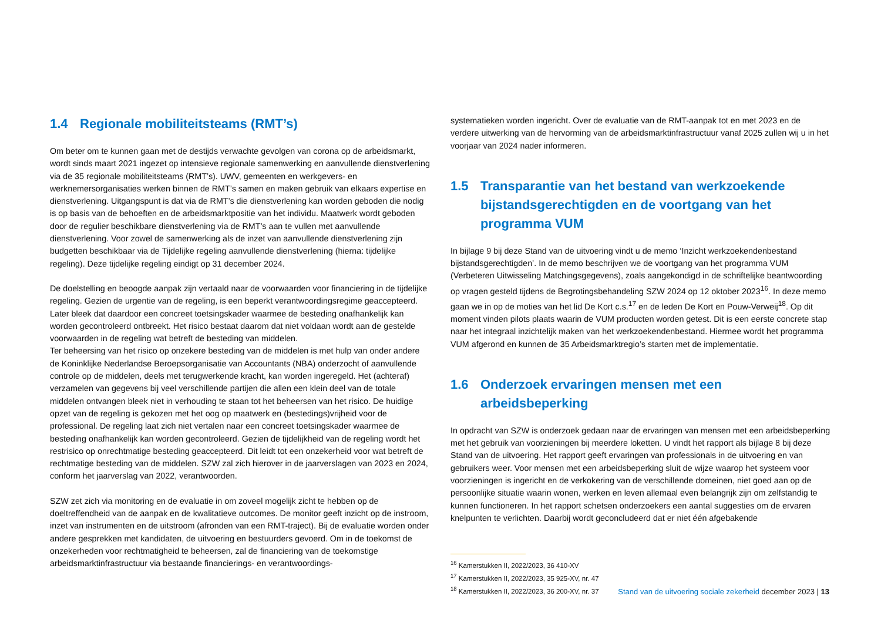1.4 Regionale mobiliteitsteams (RMT’s)
Om beter om te kunnen gaan met de destijds verwachte gevolgen van corona op de arbeidsmarkt, wordt sinds maart 2021 ingezet op intensieve regionale samenwerking en aanvullende dienst­verlening via de 35 regionale mobiliteitsteams (RMT’s). UWV, gemeenten en werkgevers- en werknemersorganisaties werken binnen de RMT’s samen en maken gebruik van elkaars expertise en dienstverlening. Uitgangspunt is dat via de RMT’s die dienstverlening kan worden geboden die nodig is op basis van de behoeften en de arbeidsmarktpositie van het individu. Maatwerk wordt geboden door de regulier beschikbare dienstverlening via de RMT’s aan te vullen met aanvullende dienstverlening. Voor zowel de samenwerking als de inzet van aanvullende dienstverlening zijn budgetten beschikbaar via de Tijdelijke regeling aanvullende dienstverlening (hierna: tijdelijke regeling). Deze tijdelijke regeling eindigt op 31 december 2024.
De doelstelling en beoogde aanpak zijn vertaald naar de voorwaarden voor financiering in de tijdelijke regeling. Gezien de urgentie van de regeling, is een beperkt verantwoordingsregime geaccepteerd. Later bleek dat daardoor een concreet toetsingskader waarmee de besteding onafhankelijk kan worden gecontroleerd ontbreekt. Het risico bestaat daarom dat niet voldaan wordt aan de gestelde voorwaarden in de regeling wat betreft de besteding van middelen.
Ter beheersing van het risico op onzekere besteding van de middelen is met hulp van onder andere de Koninklijke Nederlandse Beroepsorganisatie van Accountants (NBA) onderzocht of aanvullende controle op de middelen, deels met terugwerkende kracht, kan worden ingeregeld. Het (achteraf) verzamelen van gegevens bij veel verschillende partijen die allen een klein deel van de totale middelen ontvangen bleek niet in verhouding te staan tot het beheersen van het risico. De huidige opzet van de regeling is gekozen met het oog op maatwerk en (bestedings)vrijheid voor de professional. De regeling laat zich niet vertalen naar een concreet toetsingskader waarmee de besteding onafhankelijk kan worden gecontroleerd. Gezien de tijdelijkheid van de regeling wordt het restrisico op onrechtmatige besteding geaccepteerd. Dit leidt tot een onzekerheid voor wat betreft de rechtmatige besteding van de middelen. SZW zal zich hierover in de jaarverslagen van 2023 en 2024, conform het jaarverslag van 2022, verantwoorden.
SZW zet zich via monitoring en de evaluatie in om zoveel mogelijk zicht te hebben op de doeltreffendheid van de aanpak en de kwalitatieve outcomes. De monitor geeft inzicht op de instroom, inzet van instrumenten en de uitstroom (afronden van een RMT-traject). Bij de evaluatie worden onder andere gesprekken met kandidaten, de uitvoering en bestuurders gevoerd. Om in de toekomst de onzekerheden voor rechtmatigheid te beheersen, zal de financiering van de toekomstige arbeidsmarktinfrastructuur via bestaande financierings- en verantwoordings-
systematieken worden ingericht. Over de evaluatie van de RMT-aanpak tot en met 2023 en de verdere uitwerking van de hervorming van de arbeidsmarktinfrastructuur vanaf 2025 zullen wij u in het voorjaar van 2024 nader informeren.
1.5 Transparantie van het bestand van werkzoekende bijstandsgerechtigden en de voortgang van het programma VUM
In bijlage 9 bij deze Stand van de uitvoering vindt u de memo ‘Inzicht werkzoekendenbestand bijstandsgerechtigden’. In de memo beschrijven we de voortgang van het programma VUM (Verbeteren Uitwisseling Matchingsgegevens), zoals aangekondigd in de schriftelijke beant­woording op vragen gesteld tijdens de Begrotingsbehandeling SZW 2024 op 12 oktober 2023<sup>16</sup>. In deze memo gaan we in op de moties van het lid De Kort c.s.<sup>17</sup> en de leden De Kort en Pouw-Verweij<sup>18</sup>. Op dit moment vinden pilots plaats waarin de VUM producten worden getest. Dit is een eerste concrete stap naar het integraal inzichtelijk maken van het werkzoekendenbestand. Hiermee wordt het programma VUM afgerond en kunnen de 35 Arbeidsmarktregio’s starten met de implementatie.
1.6 Onderzoek ervaringen mensen met een arbeidsbeperking
In opdracht van SZW is onderzoek gedaan naar de ervaringen van mensen met een arbeidsbeper­king met het gebruik van voorzieningen bij meerdere loketten. U vindt het rapport als bijlage 8 bij deze Stand van de uitvoering. Het rapport geeft ervaringen van professionals in de uitvoering en van gebruikers weer. Voor mensen met een arbeidsbeperking sluit de wijze waarop het systeem voor voorzieningen is ingericht en de verkokering van de verschillende domeinen, niet goed aan op de persoonlijke situatie waarin wonen, werken en leven allemaal even belangrijk zijn om zelfstandig te kunnen functioneren. In het rapport schetsen onderzoekers een aantal suggesties om de ervaren knelpunten te verlichten. Daarbij wordt geconcludeerd dat er niet één afgebakende
<sup>16</sup> Kamerstukken II, 2022/2023, 36 410-XV
<sup>17</sup> Kamerstukken II, 2022/2023, 35 925-XV, nr. 47
<sup>18</sup> Kamerstukken II, 2022/2023, 36 200-XV, nr. 37
Stand van de uitvoering sociale zekerheid december 2023 | 13